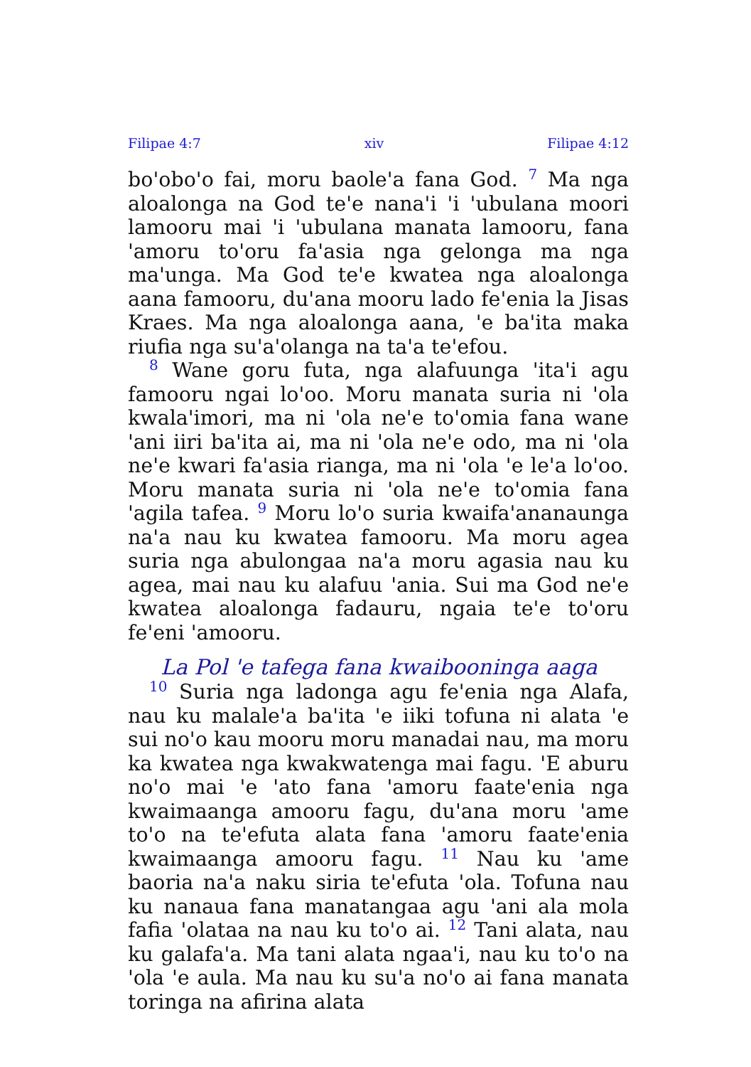Filipae 4:7 xiv Filipae 4:12
bo'obo'o fai, moru baole'a fana God. <sup>7</sup> Ma nga aloalonga na God te'e nana'i 'i 'ubulana moori lamooru mai 'i 'ubulana manata lamooru, fana 'amoru to'oru fa'asia nga gelonga ma nga ma'unga. Ma God te'e kwatea nga aloalonga aana famooru, du'ana mooru lado fe'enia la Jisas Kraes. Ma nga aloalonga aana, 'e ba'ita maka riufia nga su'a'olanga na ta'a te'efou.
<sup>8</sup> Wane goru futa, nga alafuunga 'ita'i agu famooru ngai lo'oo. Moru manata suria ni 'ola kwala'imori, ma ni 'ola ne'e to'omia fana wane 'ani iiri ba'ita ai, ma ni 'ola ne'e odo, ma ni 'ola ne'e kwari fa'asia rianga, ma ni 'ola 'e le'a lo'oo. Moru manata suria ni 'ola ne'e to'omia fana 'agila tafea. <sup>9</sup> Moru lo'o suria kwaifa'ananaunga na'a nau ku kwatea famooru. Ma moru agea suria nga abulongaa na'a moru agasia nau ku agea, mai nau ku alafuu 'ania. Sui ma God ne'e kwatea aloalonga fadauru, ngaia te'e to'oru fe'eni 'amooru.
La Pol 'e tafega fana kwaibooninga aaga
<sup>10</sup> Suria nga ladonga agu fe'enia nga Alafa, nau ku malale'a ba'ita 'e iiki tofuna ni alata 'e sui no'o kau mooru moru manadai nau, ma moru ka kwatea nga kwakwatenga mai fagu. 'E aburu no'o mai 'e 'ato fana 'amoru faate'enia nga kwaimaanga amooru fagu, du'ana moru 'ame to'o na te'efuta alata fana 'amoru faate'enia kwaimaanga amooru fagu. <sup>11</sup> Nau ku 'ame baoria na'a naku siria te'efuta 'ola. Tofuna nau ku nanaua fana manatangaa agu 'ani ala mola fafia 'olataa na nau ku to'o ai. <sup>12</sup> Tani alata, nau ku galafa'a. Ma tani alata ngaa'i, nau ku to'o na 'ola 'e aula. Ma nau ku su'a no'o ai fana manata toringa na afirina alata